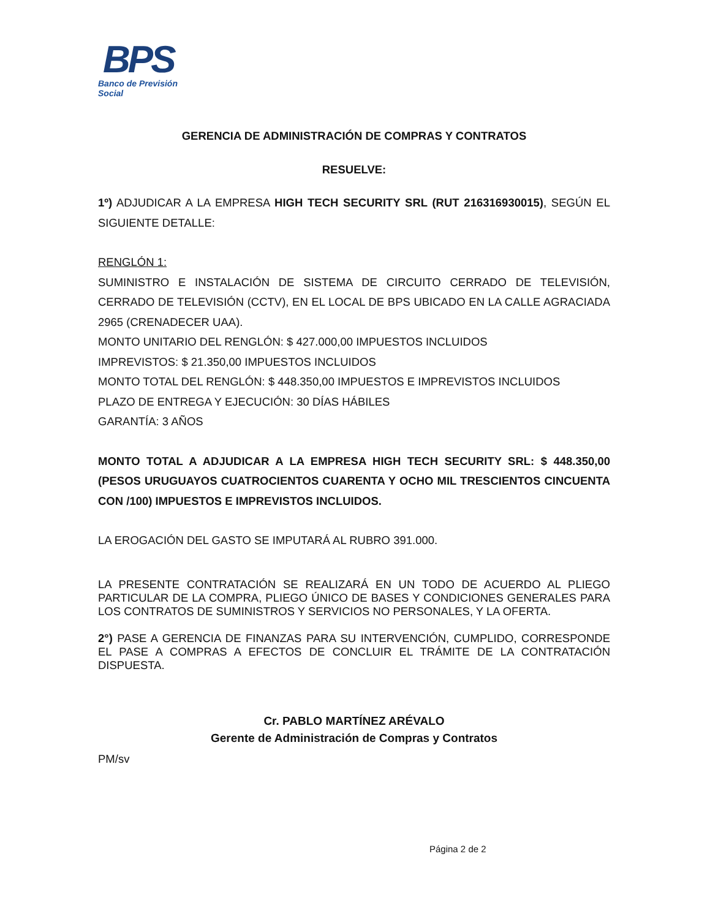BPS
Banco de Previsión Social
GERENCIA DE ADMINISTRACIÓN DE COMPRAS Y CONTRATOS
RESUELVE:
1º) ADJUDICAR A LA EMPRESA HIGH TECH SECURITY SRL (RUT 216316930015), SEGÚN EL SIGUIENTE DETALLE:
RENGLÓN 1:
SUMINISTRO E INSTALACIÓN DE SISTEMA DE CIRCUITO CERRADO DE TELEVISIÓN, CERRADO DE TELEVISIÓN (CCTV), EN EL LOCAL DE BPS UBICADO EN LA CALLE AGRACIADA 2965 (CRENADECER UAA).
MONTO UNITARIO DEL RENGLÓN: $ 427.000,00 IMPUESTOS INCLUIDOS
IMPREVISTOS: $ 21.350,00 IMPUESTOS INCLUIDOS
MONTO TOTAL DEL RENGLÓN: $ 448.350,00 IMPUESTOS E IMPREVISTOS INCLUIDOS
PLAZO DE ENTREGA Y EJECUCIÓN: 30 DÍAS HÁBILES
GARANTÍA: 3 AÑOS
MONTO TOTAL A ADJUDICAR A LA EMPRESA HIGH TECH SECURITY SRL: $ 448.350,00 (PESOS URUGUAYOS CUATROCIENTOS CUARENTA Y OCHO MIL TRESCIENTOS CINCUENTA CON /100) IMPUESTOS E IMPREVISTOS INCLUIDOS.
LA EROGACIÓN DEL GASTO SE IMPUTARÁ AL RUBRO 391.000.
LA PRESENTE CONTRATACIÓN SE REALIZARÁ EN UN TODO DE ACUERDO AL PLIEGO PARTICULAR DE LA COMPRA, PLIEGO ÚNICO DE BASES Y CONDICIONES GENERALES PARA LOS CONTRATOS DE SUMINISTROS Y SERVICIOS NO PERSONALES, Y LA OFERTA.
2°) PASE A GERENCIA DE FINANZAS PARA SU INTERVENCIÓN, CUMPLIDO, CORRESPONDE EL PASE A COMPRAS A EFECTOS DE CONCLUIR EL TRÁMITE DE LA CONTRATACIÓN DISPUESTA.
Cr. PABLO MARTÍNEZ ARÉVALO
Gerente de Administración de Compras y Contratos
PM/sv
Página 2 de 2